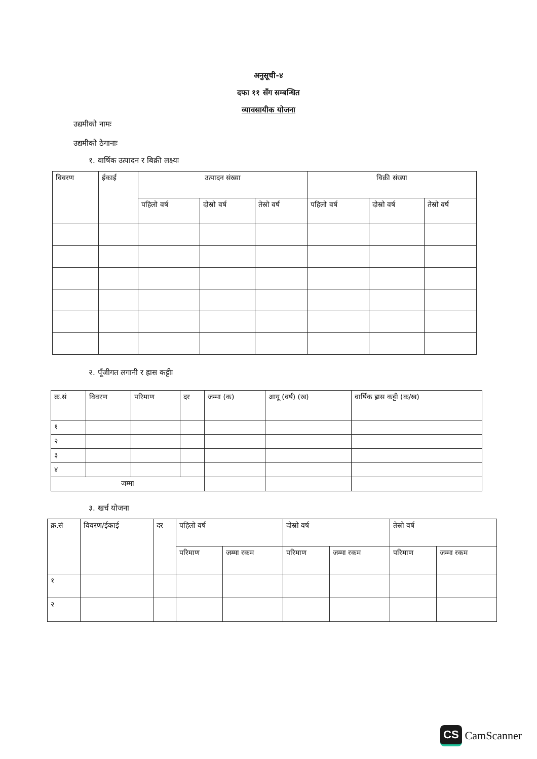अनुसूची-४
दफा ११ सँग सम्बन्धित
व्यावसायीक योजना
उद्यमीको नामः
उद्यमीको ठेगानाः
१. वार्षिक उत्पादन र बिक्री लक्ष्यः
| विवरण | ईकाई | उत्पादन संख्या | | | विक्री संख्या | | |
| --- | --- | --- | --- | --- | --- | --- | --- |
| | | पहिलो वर्ष | दोस्रो वर्ष | तेस्रो वर्ष | पहिलो वर्ष | दोस्रो वर्ष | तेस्रो वर्ष |
२. पूँजीगत लगानी र ह्रास कट्टीः
| क्र.सं | विवरण | परिमाण | दर | जम्मा (क) | आयू (वर्ष) (ख) | वार्षिक ह्रास कट्टी (क/ख) |
| --- | --- | --- | --- | --- | --- | --- |
| १ | | | | | | |
| २ | | | | | | |
| ३ | | | | | | |
| ४ | | | | | | |
| जम्मा | | | | | | |
३. खर्च योजना
| क्र.सं | विवरण/ईकाई | दर | पहिलो वर्ष | | दोस्रो वर्ष | | तेस्रो वर्ष | |
| --- | --- | --- | --- | --- | --- | --- | --- | --- |
| | | | परिमाण | जम्मा रकम | परिमाण | जम्मा रकम | परिमाण | जम्मा रकम |
| १ | | | | | | | | |
| २ | | | | | | | | |
CS CamScanner